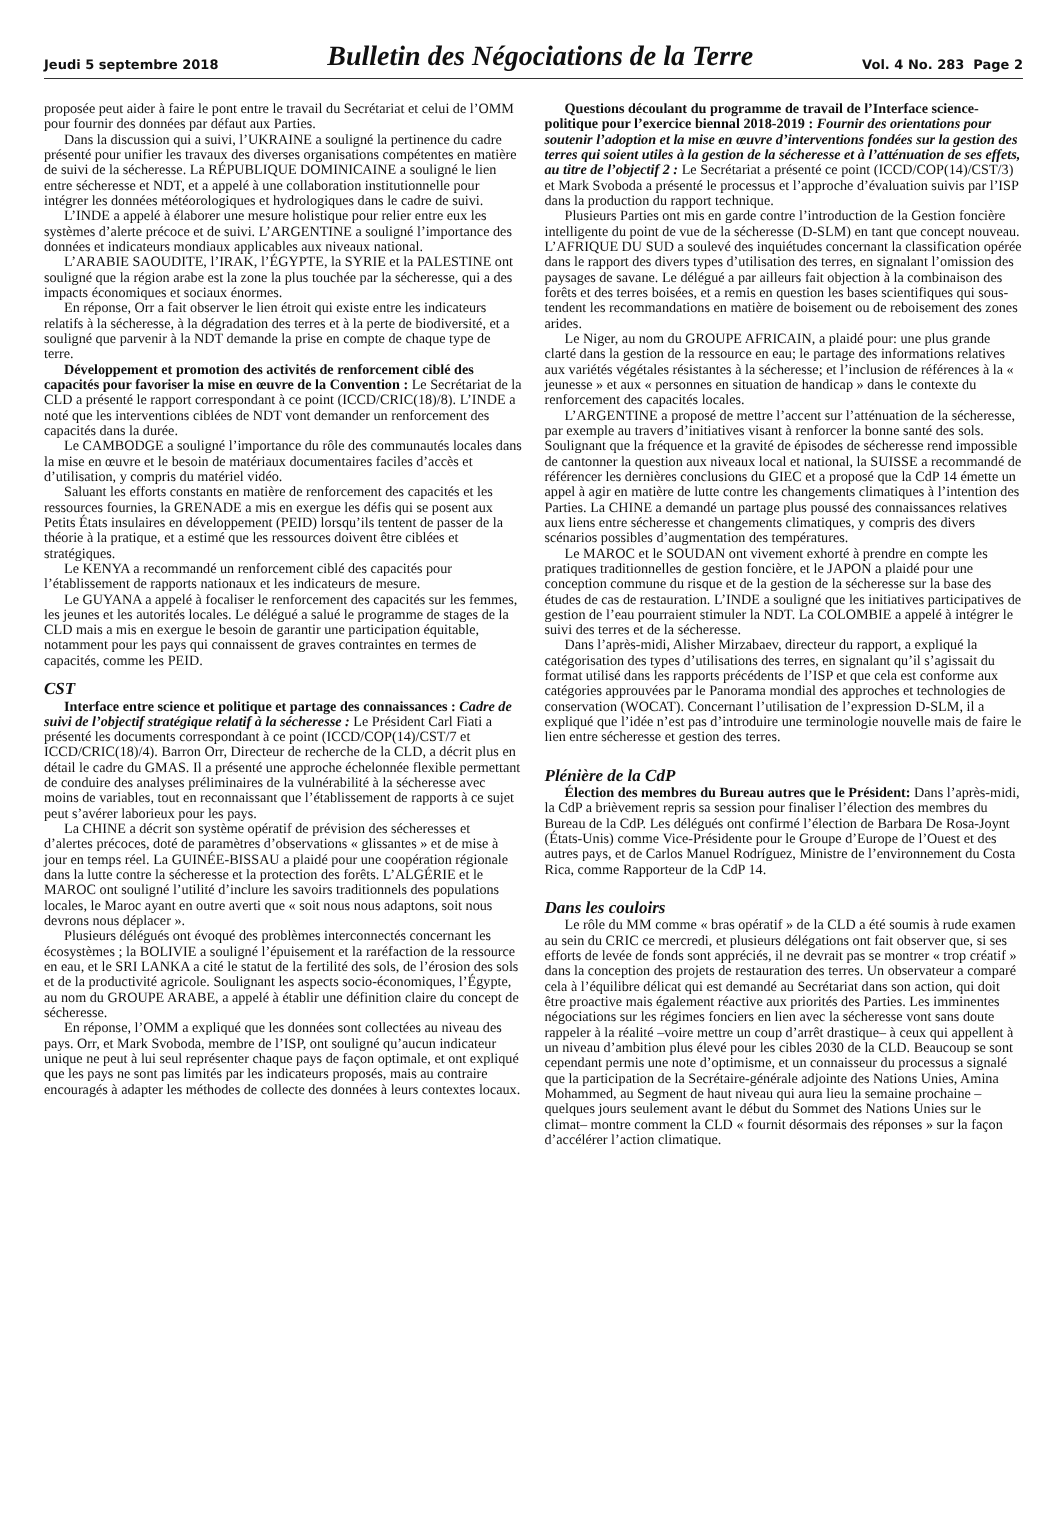Jeudi 5 septembre 2018 Bulletin des Négociations de la Terre Vol. 4 No. 283 Page 2
proposée peut aider à faire le pont entre le travail du Secrétariat et celui de l’OMM pour fournir des données par défaut aux Parties.
Dans la discussion qui a suivi, l’UKRAINE a souligné la pertinence du cadre présenté pour unifier les travaux des diverses organisations compétentes en matière de suivi de la sécheresse. La RÉPUBLIQUE DOMINICAINE a souligné le lien entre sécheresse et NDT, et a appelé à une collaboration institutionnelle pour intégrer les données météorologiques et hydrologiques dans le cadre de suivi.
L’INDE a appelé à élaborer une mesure holistique pour relier entre eux les systèmes d’alerte précoce et de suivi. L’ARGENTINE a souligné l’importance des données et indicateurs mondiaux applicables aux niveaux national.
L’ARABIE SAOUDITE, l’IRAK, l’ÉGYPTE, la SYRIE et la PALESTINE ont souligné que la région arabe est la zone la plus touchée par la sécheresse, qui a des impacts économiques et sociaux énormes.
En réponse, Orr a fait observer le lien étroit qui existe entre les indicateurs relatifs à la sécheresse, à la dégradation des terres et à la perte de biodiversité, et a souligné que parvenir à la NDT demande la prise en compte de chaque type de terre.
Développement et promotion des activités de renforcement ciblé des capacités pour favoriser la mise en œuvre de la Convention : Le Secrétariat de la CLD a présenté le rapport correspondant à ce point (ICCD/CRIC(18)/8). L’INDE a noté que les interventions ciblées de NDT vont demander un renforcement des capacités dans la durée.
Le CAMBODGE a souligné l’importance du rôle des communautés locales dans la mise en œuvre et le besoin de matériaux documentaires faciles d’accès et d’utilisation, y compris du matériel vidéo.
Saluant les efforts constants en matière de renforcement des capacités et les ressources fournies, la GRENADE a mis en exergue les défis qui se posent aux Petits États insulaires en développement (PEID) lorsqu’ils tentent de passer de la théorie à la pratique, et a estimé que les ressources doivent être ciblées et stratégiques.
Le KENYA a recommandé un renforcement ciblé des capacités pour l’établissement de rapports nationaux et les indicateurs de mesure.
Le GUYANA a appelé à focaliser le renforcement des capacités sur les femmes, les jeunes et les autorités locales. Le délégué a salué le programme de stages de la CLD mais a mis en exergue le besoin de garantir une participation équitable, notamment pour les pays qui connaissent de graves contraintes en termes de capacités, comme les PEID.
CST
Interface entre science et politique et partage des connaissances : Cadre de suivi de l’objectif stratégique relatif à la sécheresse : Le Président Carl Fiati a présenté les documents correspondant à ce point (ICCD/COP(14)/CST/7 et ICCD/CRIC(18)/4). Barron Orr, Directeur de recherche de la CLD, a décrit plus en détail le cadre du GMAS. Il a présenté une approche échelonnée flexible permettant de conduire des analyses préliminaires de la vulnérabilité à la sécheresse avec moins de variables, tout en reconnaissant que l’établissement de rapports à ce sujet peut s’avérer laborieux pour les pays.
La CHINE a décrit son système opératif de prévision des sécheresses et d’alertes précoces, doté de paramètres d’observations « glissantes » et de mise à jour en temps réel. La GUINÉE-BISSAU a plaidé pour une coopération régionale dans la lutte contre la sécheresse et la protection des forêts. L’ALGÉRIE et le MAROC ont souligné l’utilité d’inclure les savoirs traditionnels des populations locales, le Maroc ayant en outre averti que « soit nous nous adaptons, soit nous devrons nous déplacer ».
Plusieurs délégués ont évoqué des problèmes interconnectés concernant les écosystèmes ; la BOLIVIE a souligné l’épuisement et la raréfaction de la ressource en eau, et le SRI LANKA a cité le statut de la fertilité des sols, de l’érosion des sols et de la productivité agricole. Soulignant les aspects socio-économiques, l’Égypte, au nom du GROUPE ARABE, a appelé à établir une définition claire du concept de sécheresse.
En réponse, l’OMM a expliqué que les données sont collectées au niveau des pays. Orr, et Mark Svoboda, membre de l’ISP, ont souligné qu’aucun indicateur unique ne peut à lui seul représenter chaque pays de façon optimale, et ont expliqué que les pays ne sont pas limités par les indicateurs proposés, mais au contraire encouragés à adapter les méthodes de collecte des données à leurs contextes locaux.
Questions découlant du programme de travail de l’Interface science-politique pour l’exercice biennal 2018-2019 : Fournir des orientations pour soutenir l’adoption et la mise en œuvre d’interventions fondées sur la gestion des terres qui soient utiles à la gestion de la sécheresse et à l’atténuation de ses effets, au titre de l’objectif 2 : Le Secrétariat a présenté ce point (ICCD/COP(14)/CST/3) et Mark Svoboda a présenté le processus et l’approche d’évaluation suivis par l’ISP dans la production du rapport technique.
Plusieurs Parties ont mis en garde contre l’introduction de la Gestion foncière intelligente du point de vue de la sécheresse (D-SLM) en tant que concept nouveau. L’AFRIQUE DU SUD a soulevé des inquiétudes concernant la classification opérée dans le rapport des divers types d’utilisation des terres, en signalant l’omission des paysages de savane. Le délégué a par ailleurs fait objection à la combinaison des forêts et des terres boisées, et a remis en question les bases scientifiques qui sous-tendent les recommandations en matière de boisement ou de reboisement des zones arides.
Le Niger, au nom du GROUPE AFRICAIN, a plaidé pour: une plus grande clarté dans la gestion de la ressource en eau; le partage des informations relatives aux variétés végétales résistantes à la sécheresse; et l’inclusion de références à la « jeunesse » et aux « personnes en situation de handicap » dans le contexte du renforcement des capacités locales.
L’ARGENTINE a proposé de mettre l’accent sur l’atténuation de la sécheresse, par exemple au travers d’initiatives visant à renforcer la bonne santé des sols. Soulignant que la fréquence et la gravité de épisodes de sécheresse rend impossible de cantonner la question aux niveaux local et national, la SUISSE a recommandé de référencer les dernières conclusions du GIEC et a proposé que la CdP 14 émette un appel à agir en matière de lutte contre les changements climatiques à l’intention des Parties. La CHINE a demandé un partage plus poussé des connaissances relatives aux liens entre sécheresse et changements climatiques, y compris des divers scénarios possibles d’augmentation des températures.
Le MAROC et le SOUDAN ont vivement exhorté à prendre en compte les pratiques traditionnelles de gestion foncière, et le JAPON a plaidé pour une conception commune du risque et de la gestion de la sécheresse sur la base des études de cas de restauration. L’INDE a souligné que les initiatives participatives de gestion de l’eau pourraient stimuler la NDT. La COLOMBIE a appelé à intégrer le suivi des terres et de la sécheresse.
Dans l’après-midi, Alisher Mirzabaev, directeur du rapport, a expliqué la catégorisation des types d’utilisations des terres, en signalant qu’il s’agissait du format utilisé dans les rapports précédents de l’ISP et que cela est conforme aux catégories approuvées par le Panorama mondial des approches et technologies de conservation (WOCAT). Concernant l’utilisation de l’expression D-SLM, il a expliqué que l’idée n’est pas d’introduire une terminologie nouvelle mais de faire le lien entre sécheresse et gestion des terres.
Plénière de la CdP
Élection des membres du Bureau autres que le Président: Dans l’après-midi, la CdP a brièvement repris sa session pour finaliser l’élection des membres du Bureau de la CdP. Les délégués ont confirmé l’élection de Barbara De Rosa-Joynt (États-Unis) comme Vice-Présidente pour le Groupe d’Europe de l’Ouest et des autres pays, et de Carlos Manuel Rodríguez, Ministre de l’environnement du Costa Rica, comme Rapporteur de la CdP 14.
Dans les couloirs
Le rôle du MM comme « bras opératif » de la CLD a été soumis à rude examen au sein du CRIC ce mercredi, et plusieurs délégations ont fait observer que, si ses efforts de levée de fonds sont appréciés, il ne devrait pas se montrer « trop créatif » dans la conception des projets de restauration des terres. Un observateur a comparé cela à l’équilibre délicat qui est demandé au Secrétariat dans son action, qui doit être proactive mais également réactive aux priorités des Parties. Les imminentes négociations sur les régimes fonciers en lien avec la sécheresse vont sans doute rappeler à la réalité –voire mettre un coup d’arrêt drastique– à ceux qui appellent à un niveau d’ambition plus élevé pour les cibles 2030 de la CLD. Beaucoup se sont cependant permis une note d’optimisme, et un connaisseur du processus a signalé que la participation de la Secrétaire-générale adjointe des Nations Unies, Amina Mohammed, au Segment de haut niveau qui aura lieu la semaine prochaine –quelques jours seulement avant le début du Sommet des Nations Unies sur le climat– montre comment la CLD « fournit désormais des réponses » sur la façon d’accélérer l’action climatique.